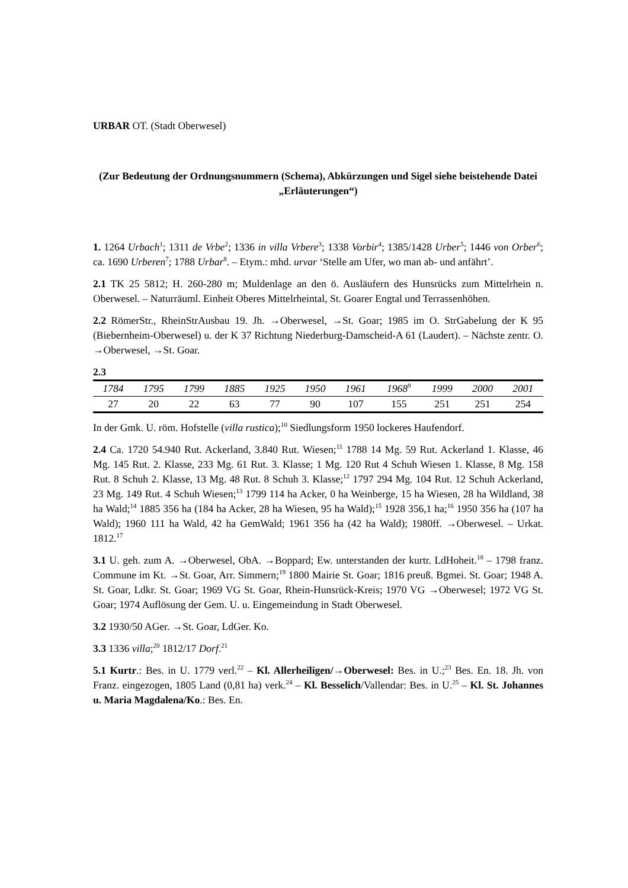URBAR OT. (Stadt Oberwesel)
(Zur Bedeutung der Ordnungsnummern (Schema), Abkürzungen und Sigel siehe beistehende Datei „Erläuterungen“)
1. 1264 Urbach<sup>1</sup>; 1311 de Vrbe<sup>2</sup>; 1336 in villa Vrbere<sup>3</sup>; 1338 Vorbir<sup>4</sup>; 1385/1428 Urber<sup>5</sup>; 1446 von Orber<sup>6</sup>; ca. 1690 Urberen<sup>7</sup>; 1788 Urbar<sup>8</sup>. – Etym.: mhd. urvar ‘Stelle am Ufer, wo man ab- und anfährt’.
2.1 TK 25 5812; H. 260-280 m; Muldenlage an den ö. Ausläufern des Hunsrücks zum Mittelrhein n. Oberwesel. – Naturräuml. Einheit Oberes Mittelrheintal, St. Goarer Engtal und Terrassenhöhen.
2.2 RömerStr., RheinStrAusbau 19. Jh. →Oberwesel, →St. Goar; 1985 im O. StrGabelung der K 95 (Biebernheim-Oberwesel) u. der K 37 Richtung Niederburg-Damscheid-A 61 (Laudert). – Nächste zentr. O. →Oberwesel, →St. Goar.
2.3
| 1784 | 1795 | 1799 | 1885 | 1925 | 1950 | 1961 | 1968<sup>9</sup> | 1999 | 2000 | 2001 |
| --- | --- | --- | --- | --- | --- | --- | --- | --- | --- | --- |
| 27 | 20 | 22 | 63 | 77 | 90 | 107 | 155 | 251 | 251 | 254 |
In der Gmk. U. röm. Hofstelle (villa rustica);<sup>10</sup> Siedlungsform 1950 lockeres Haufendorf.
2.4 Ca. 1720 54.940 Rut. Ackerland, 3.840 Rut. Wiesen;<sup>11</sup> 1788 14 Mg. 59 Rut. Ackerland 1. Klasse, 46 Mg. 145 Rut. 2. Klasse, 233 Mg. 61 Rut. 3. Klasse; 1 Mg. 120 Rut 4 Schuh Wiesen 1. Klasse, 8 Mg. 158 Rut. 8 Schuh 2. Klasse, 13 Mg. 48 Rut. 8 Schuh 3. Klasse;<sup>12</sup> 1797 294 Mg. 104 Rut. 12 Schuh Ackerland, 23 Mg. 149 Rut. 4 Schuh Wiesen;<sup>13</sup> 1799 114 ha Acker, 0 ha Weinberge, 15 ha Wiesen, 28 ha Wildland, 38 ha Wald;<sup>14</sup> 1885 356 ha (184 ha Acker, 28 ha Wiesen, 95 ha Wald);<sup>15</sup> 1928 356,1 ha;<sup>16</sup> 1950 356 ha (107 ha Wald); 1960 111 ha Wald, 42 ha GemWald; 1961 356 ha (42 ha Wald); 1980ff. →Oberwesel. – Urkat. 1812.<sup>17</sup>
3.1 U. geh. zum A. →Oberwesel, ObA. →Boppard; Ew. unterstanden der kurtr. LdHoheit.<sup>18</sup> – 1798 franz. Commune im Kt. →St. Goar, Arr. Simmern;<sup>19</sup> 1800 Mairie St. Goar; 1816 preuß. Bgmei. St. Goar; 1948 A. St. Goar, Ldkr. St. Goar; 1969 VG St. Goar, Rhein-Hunsrück-Kreis; 1970 VG →Oberwesel; 1972 VG St. Goar; 1974 Auflösung der Gem. U. u. Eingemeindung in Stadt Oberwesel.
3.2 1930/50 AGer. →St. Goar, LdGer. Ko.
3.3 1336 villa;<sup>20</sup> 1812/17 Dorf.<sup>21</sup>
5.1 Kurtr.: Bes. in U. 1779 verl.<sup>22</sup> – Kl. Allerheiligen/→Oberwesel: Bes. in U.;<sup>23</sup> Bes. En. 18. Jh. von Franz. eingezogen, 1805 Land (0,81 ha) verk.<sup>24</sup> – Kl. Besselich/Vallendar: Bes. in U.<sup>25</sup> – Kl. St. Johannes u. Maria Magdalena/Ko.: Bes. En.